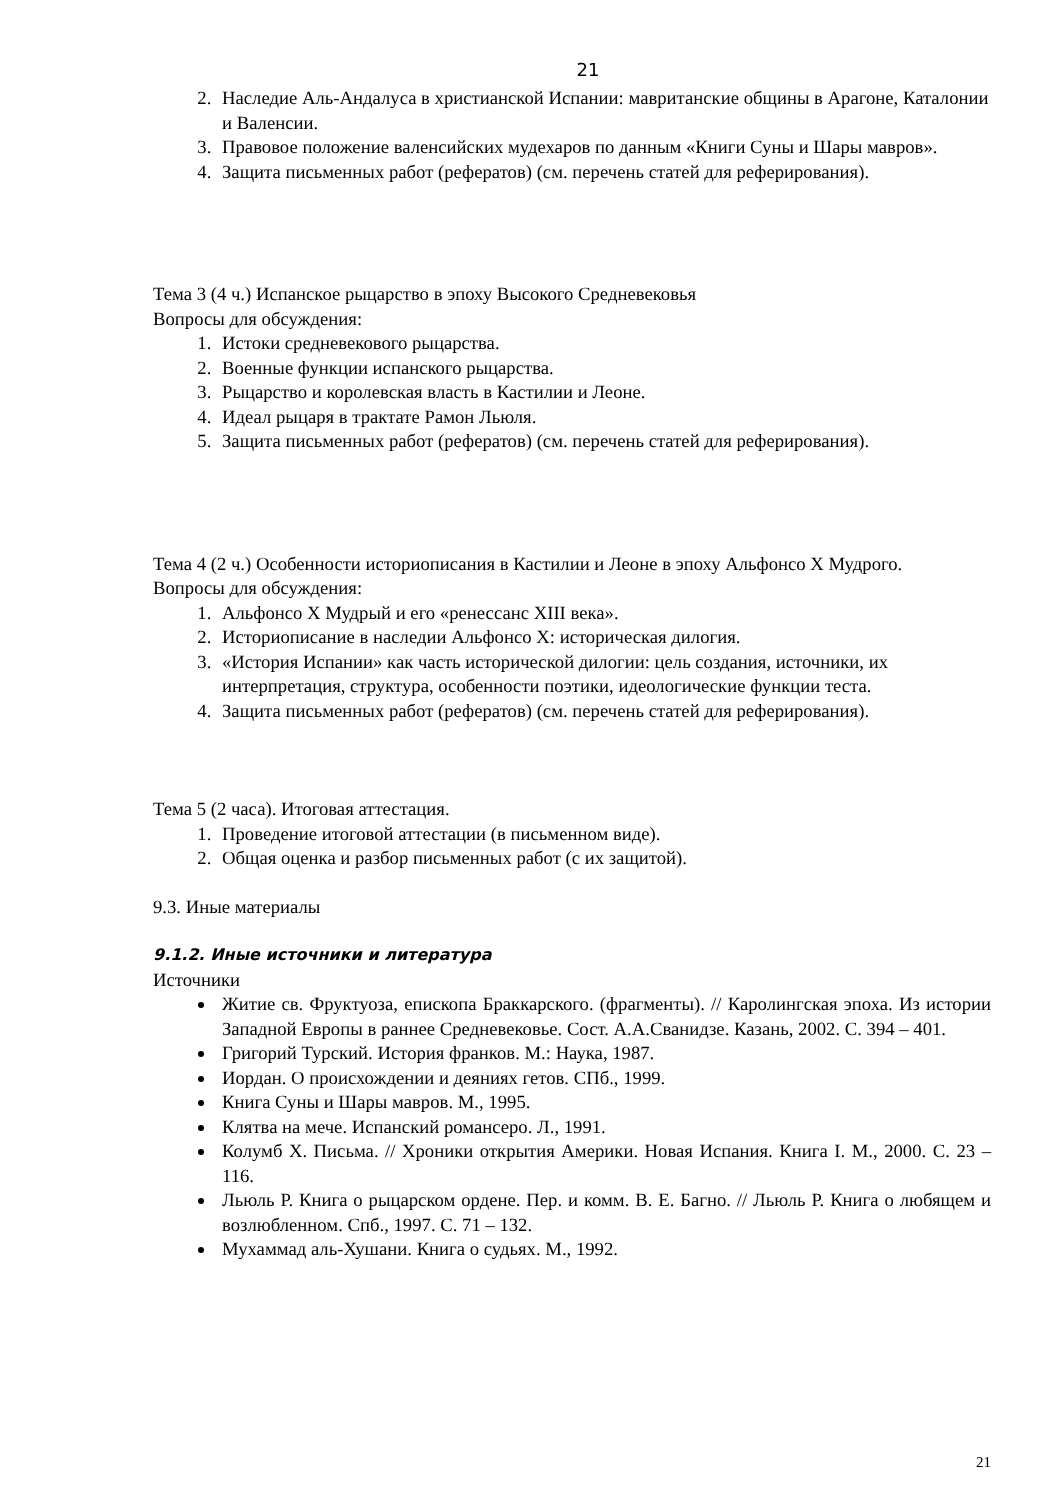21
2. Наследие Аль-Андалуса в христианской Испании: мавританские общины в Арагоне, Каталонии и Валенсии.
3. Правовое положение валенсийских мудехаров по данным «Книги Суны и Шары мавров».
4. Защита письменных работ (рефератов) (см. перечень статей для реферирования).
Тема 3 (4 ч.) Испанское рыцарство в эпоху Высокого Средневековья
Вопросы для обсуждения:
1. Истоки средневекового рыцарства.
2. Военные функции испанского рыцарства.
3. Рыцарство и королевская власть в Кастилии и Леоне.
4. Идеал рыцаря в трактате Рамон Льюля.
5. Защита письменных работ (рефератов) (см. перечень статей для реферирования).
Тема 4 (2 ч.) Особенности историописания в Кастилии и Леоне в эпоху Альфонсо X Мудрого.
Вопросы для обсуждения:
1. Альфонсо X Мудрый и его «ренессанс XIII века».
2. Историописание в наследии Альфонсо X: историческая дилогия.
3. «История Испании» как часть исторической дилогии: цель создания, источники, их интерпретация, структура, особенности поэтики, идеологические функции теста.
4. Защита письменных работ (рефератов) (см. перечень статей для реферирования).
Тема 5 (2 часа). Итоговая аттестация.
1. Проведение итоговой аттестации (в письменном виде).
2. Общая оценка и разбор письменных работ (с их защитой).
9.3. Иные материалы
9.1.2. Иные источники и литература
Источники
Житие св. Фруктуоза, епископа Браккарского. (фрагменты). // Каролингская эпоха. Из истории Западной Европы в раннее Средневековье. Сост. А.А.Сванидзе. Казань, 2002. С. 394 – 401.
Григорий Турский. История франков. М.: Наука, 1987.
Иордан. О происхождении и деяниях гетов. СПб., 1999.
Книга Суны и Шары мавров. М., 1995.
Клятва на мече. Испанский романсеро. Л., 1991.
Колумб Х. Письма. // Хроники открытия Америки. Новая Испания. Книга I. М., 2000. С. 23 – 116.
Льюль Р. Книга о рыцарском ордене. Пер. и комм. В. Е. Багно. // Льюль Р. Книга о любящем и возлюбленном. Спб., 1997. С. 71 – 132.
Мухаммад аль-Хушани. Книга о судьях. М., 1992.
21